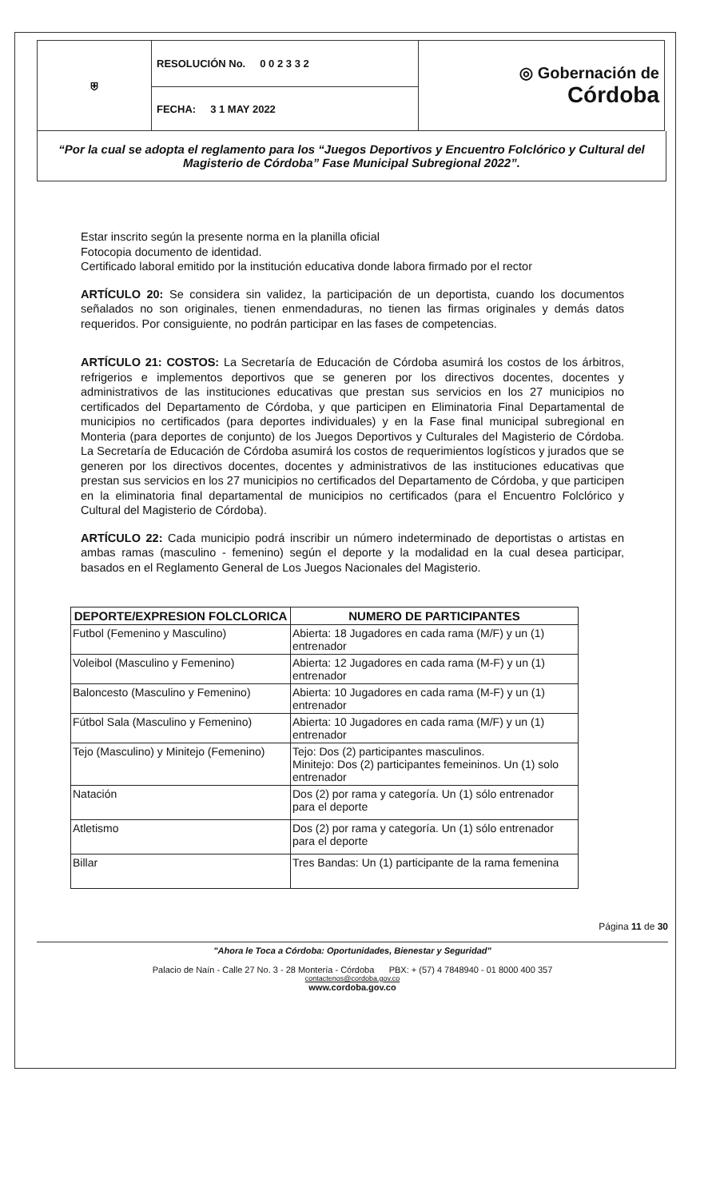| ⛨ | RESOLUCIÓN No. 0 0 2 3 3 2 | ◎ Gobernación de Córdoba |
| | FECHA: 3 1 MAY 2022 | |
“Por la cual se adopta el reglamento para los “Juegos Deportivos y Encuentro Folclórico y Cultural del Magisterio de Córdoba” Fase Municipal Subregional 2022”.
Estar inscrito según la presente norma en la planilla oficial
Fotocopia documento de identidad.
Certificado laboral emitido por la institución educativa donde labora firmado por el rector
ARTÍCULO 20: Se considera sin validez, la participación de un deportista, cuando los documentos señalados no son originales, tienen enmendaduras, no tienen las firmas originales y demás datos requeridos. Por consiguiente, no podrán participar en las fases de competencias.
ARTÍCULO 21: COSTOS: La Secretaría de Educación de Córdoba asumirá los costos de los árbitros, refrigerios e implementos deportivos que se generen por los directivos docentes, docentes y administrativos de las instituciones educativas que prestan sus servicios en los 27 municipios no certificados del Departamento de Córdoba, y que participen en Eliminatoria Final Departamental de municipios no certificados (para deportes individuales) y en la Fase final municipal subregional en Monteria (para deportes de conjunto) de los Juegos Deportivos y Culturales del Magisterio de Córdoba. La Secretaría de Educación de Córdoba asumirá los costos de requerimientos logísticos y jurados que se generen por los directivos docentes, docentes y administrativos de las instituciones educativas que prestan sus servicios en los 27 municipios no certificados del Departamento de Córdoba, y que participen en la eliminatoria final departamental de municipios no certificados (para el Encuentro Folclórico y Cultural del Magisterio de Córdoba).
ARTÍCULO 22: Cada municipio podrá inscribir un número indeterminado de deportistas o artistas en ambas ramas (masculino - femenino) según el deporte y la modalidad en la cual desea participar, basados en el Reglamento General de Los Juegos Nacionales del Magisterio.
| DEPORTE/EXPRESION FOLCLORICA | NUMERO DE PARTICIPANTES |
| --- | --- |
| Futbol (Femenino y Masculino) | Abierta: 18 Jugadores en cada rama (M/F) y un (1) entrenador |
| Voleibol (Masculino y Femenino) | Abierta: 12 Jugadores en cada rama (M-F) y un (1) entrenador |
| Baloncesto (Masculino y Femenino) | Abierta: 10 Jugadores en cada rama (M-F) y un (1) entrenador |
| Fútbol Sala (Masculino y Femenino) | Abierta: 10 Jugadores en cada rama (M/F) y un (1) entrenador |
| Tejo (Masculino) y Minitejo (Femenino) | Tejo: Dos (2) participantes masculinos. Minitejo: Dos (2) participantes femeininos. Un (1) solo entrenador |
| Natación | Dos (2) por rama y categoría. Un (1) sólo entrenador para el deporte |
| Atletismo | Dos (2) por rama y categoría. Un (1) sólo entrenador para el deporte |
| Billar | Tres Bandas: Un (1) participante de la rama femenina |
Página 11 de 30
"Ahora le Toca a Córdoba: Oportunidades, Bienestar y Seguridad"
Palacio de Naín - Calle 27 No. 3 - 28 Montería - Córdoba PBX: + (57) 4 7848940 - 01 8000 400 357
contactenos@cordoba.gov.co
www.cordoba.gov.co